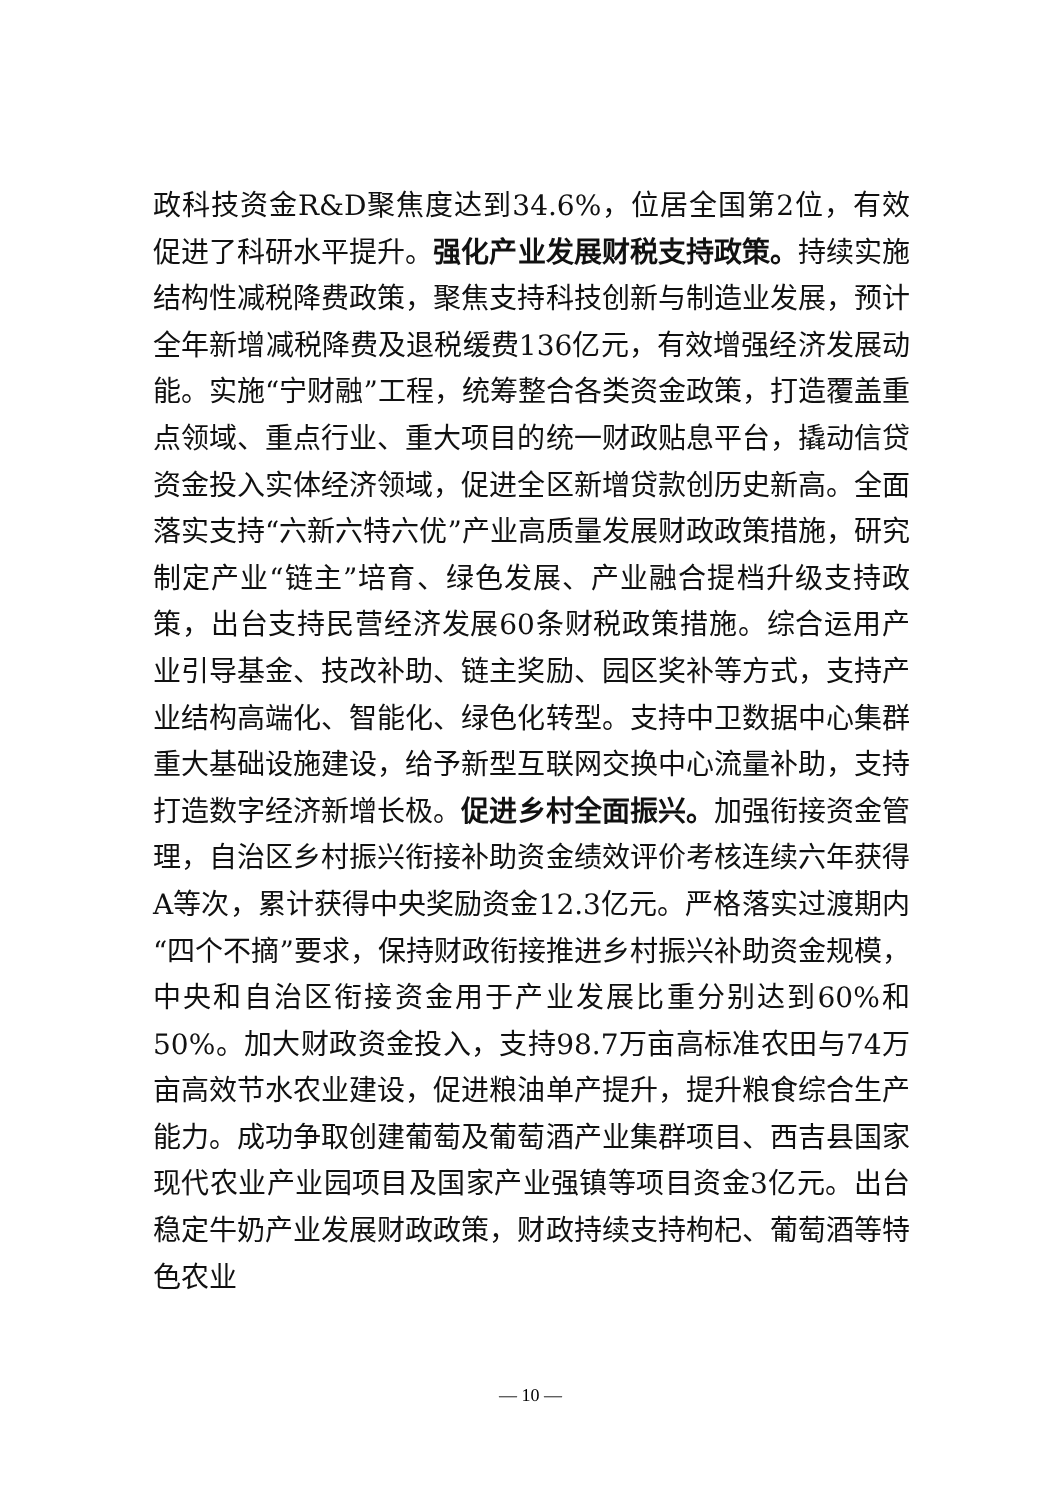政科技资金R&D聚焦度达到34.6%，位居全国第2位，有效促进了科研水平提升。强化产业发展财税支持政策。持续实施结构性减税降费政策，聚焦支持科技创新与制造业发展，预计全年新增减税降费及退税缓费136亿元，有效增强经济发展动能。实施“宁财融”工程，统筹整合各类资金政策，打造覆盖重点领域、重点行业、重大项目的统一财政贴息平台，撬动信贷资金投入实体经济领域，促进全区新增贷款创历史新高。全面落实支持“六新六特六优”产业高质量发展财政政策措施，研究制定产业“链主”培育、绿色发展、产业融合提档升级支持政策，出台支持民营经济发展60条财税政策措施。综合运用产业引导基金、技改补助、链主奖励、园区奖补等方式，支持产业结构高端化、智能化、绿色化转型。支持中卫数据中心集群重大基础设施建设，给予新型互联网交换中心流量补助，支持打造数字经济新增长极。促进乡村全面振兴。加强衔接资金管理，自治区乡村振兴衔接补助资金绩效评价考核连续六年获得A等次，累计获得中央奖励资金12.3亿元。严格落实过渡期内“四个不摘”要求，保持财政衔接推进乡村振兴补助资金规模，中央和自治区衔接资金用于产业发展比重分别达到60%和50%。加大财政资金投入，支持98.7万亩高标准农田与74万亩高效节水农业建设，促进粮油单产提升，提升粮食综合生产能力。成功争取创建葡萄及葡萄酒产业集群项目、西吉县国家现代农业产业园项目及国家产业强镇等项目资金3亿元。出台稳定牛奶产业发展财政政策，财政持续支持枸杞、葡萄酒等特色农业
— 10 —